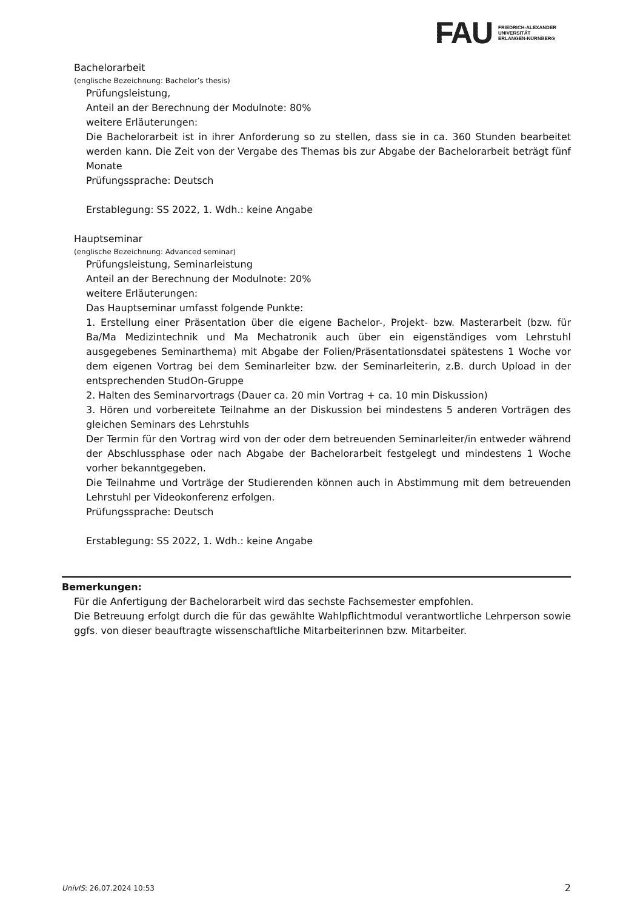FAU
FRIEDRICH-ALEXANDER
UNIVERSITÄT
ERLANGEN-NÜRNBERG
Bachelorarbeit
(englische Bezeichnung: Bachelor’s thesis)
Prüfungsleistung,
Anteil an der Berechnung der Modulnote: 80%
weitere Erläuterungen:
Die Bachelorarbeit ist in ihrer Anforderung so zu stellen, dass sie in ca. 360 Stunden bearbeitet werden kann. Die Zeit von der Vergabe des Themas bis zur Abgabe der Bachelorarbeit beträgt fünf Monate
Prüfungssprache: Deutsch
Erstablegung: SS 2022, 1. Wdh.: keine Angabe
Hauptseminar
(englische Bezeichnung: Advanced seminar)
Prüfungsleistung, Seminarleistung
Anteil an der Berechnung der Modulnote: 20%
weitere Erläuterungen:
Das Hauptseminar umfasst folgende Punkte:
1. Erstellung einer Präsentation über die eigene Bachelor-, Projekt- bzw. Masterarbeit (bzw. für Ba/Ma Medizintechnik und Ma Mechatronik auch über ein eigenständiges vom Lehrstuhl ausgegebenes Seminarthema) mit Abgabe der Folien/Präsentationsdatei spätestens 1 Woche vor dem eigenen Vortrag bei dem Seminarleiter bzw. der Seminarleiterin, z.B. durch Upload in der entsprechenden StudOn-Gruppe
2. Halten des Seminarvortrags (Dauer ca. 20 min Vortrag + ca. 10 min Diskussion)
3. Hören und vorbereitete Teilnahme an der Diskussion bei mindestens 5 anderen Vorträgen des gleichen Seminars des Lehrstuhls
Der Termin für den Vortrag wird von der oder dem betreuenden Seminarleiter/in entweder während der Abschlussphase oder nach Abgabe der Bachelorarbeit festgelegt und mindestens 1 Woche vorher bekanntgegeben.
Die Teilnahme und Vorträge der Studierenden können auch in Abstimmung mit dem betreuenden Lehrstuhl per Videokonferenz erfolgen.
Prüfungssprache: Deutsch
Erstablegung: SS 2022, 1. Wdh.: keine Angabe
Bemerkungen:
Für die Anfertigung der Bachelorarbeit wird das sechste Fachsemester empfohlen.
Die Betreuung erfolgt durch die für das gewählte Wahlpflichtmodul verantwortliche Lehrperson sowie ggfs. von dieser beauftragte wissenschaftliche Mitarbeiterinnen bzw. Mitarbeiter.
UnivIS: 26.07.2024 10:53 2